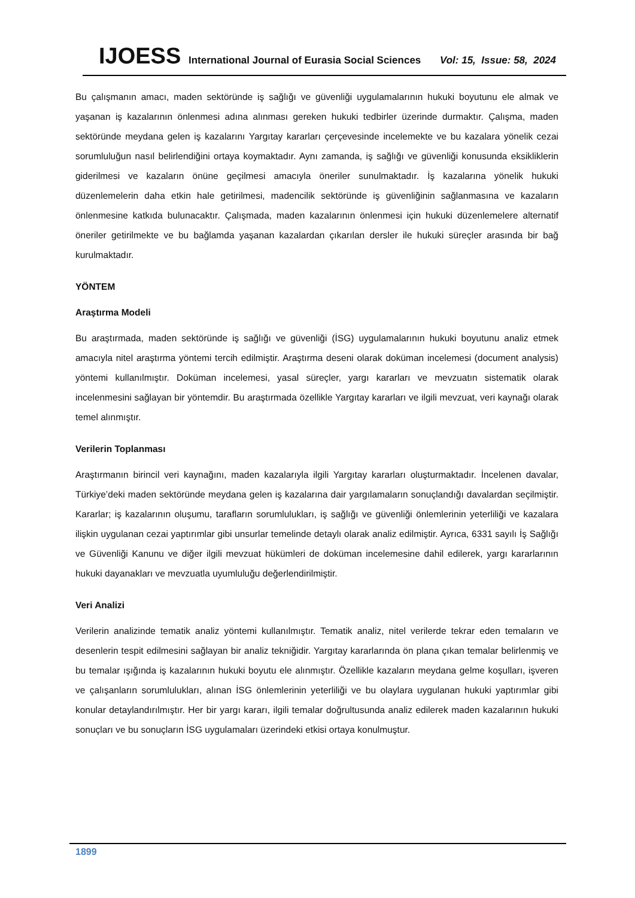IJOESS International Journal of Eurasia Social Sciences Vol: 15, Issue: 58, 2024
Bu çalışmanın amacı, maden sektöründe iş sağlığı ve güvenliği uygulamalarının hukuki boyutunu ele almak ve yaşanan iş kazalarının önlenmesi adına alınması gereken hukuki tedbirler üzerinde durmaktır. Çalışma, maden sektöründe meydana gelen iş kazalarını Yargıtay kararları çerçevesinde incelemekte ve bu kazalara yönelik cezai sorumluluğun nasıl belirlendiğini ortaya koymaktadır. Aynı zamanda, iş sağlığı ve güvenliği konusunda eksikliklerin giderilmesi ve kazaların önüne geçilmesi amacıyla öneriler sunulmaktadır. İş kazalarına yönelik hukuki düzenlemelerin daha etkin hale getirilmesi, madencilik sektöründe iş güvenliğinin sağlanmasına ve kazaların önlenmesine katkıda bulunacaktır. Çalışmada, maden kazalarının önlenmesi için hukuki düzenlemelere alternatif öneriler getirilmekte ve bu bağlamda yaşanan kazalardan çıkarılan dersler ile hukuki süreçler arasında bir bağ kurulmaktadır.
YÖNTEM
Araştırma Modeli
Bu araştırmada, maden sektöründe iş sağlığı ve güvenliği (İSG) uygulamalarının hukuki boyutunu analiz etmek amacıyla nitel araştırma yöntemi tercih edilmiştir. Araştırma deseni olarak doküman incelemesi (document analysis) yöntemi kullanılmıştır. Doküman incelemesi, yasal süreçler, yargı kararları ve mevzuatın sistematik olarak incelenmesini sağlayan bir yöntemdir. Bu araştırmada özellikle Yargıtay kararları ve ilgili mevzuat, veri kaynağı olarak temel alınmıştır.
Verilerin Toplanması
Araştırmanın birincil veri kaynağını, maden kazalarıyla ilgili Yargıtay kararları oluşturmaktadır. İncelenen davalar, Türkiye’deki maden sektöründe meydana gelen iş kazalarına dair yargılamaların sonuçlandığı davalardan seçilmiştir. Kararlar; iş kazalarının oluşumu, tarafların sorumlulukları, iş sağlığı ve güvenliği önlemlerinin yeterliliği ve kazalara ilişkin uygulanan cezai yaptırımlar gibi unsurlar temelinde detaylı olarak analiz edilmiştir. Ayrıca, 6331 sayılı İş Sağlığı ve Güvenliği Kanunu ve diğer ilgili mevzuat hükümleri de doküman incelemesine dahil edilerek, yargı kararlarının hukuki dayanakları ve mevzuatla uyumluluğu değerlendirilmiştir.
Veri Analizi
Verilerin analizinde tematik analiz yöntemi kullanılmıştır. Tematik analiz, nitel verilerde tekrar eden temaların ve desenlerin tespit edilmesini sağlayan bir analiz tekniğidir. Yargıtay kararlarında ön plana çıkan temalar belirlenmiş ve bu temalar ışığında iş kazalarının hukuki boyutu ele alınmıştır. Özellikle kazaların meydana gelme koşulları, işveren ve çalışanların sorumlulukları, alınan İSG önlemlerinin yeterliliği ve bu olaylara uygulanan hukuki yaptırımlar gibi konular detaylandırılmıştır. Her bir yargı kararı, ilgili temalar doğrultusunda analiz edilerek maden kazalarının hukuki sonuçları ve bu sonuçların İSG uygulamaları üzerindeki etkisi ortaya konulmuştur.
1899